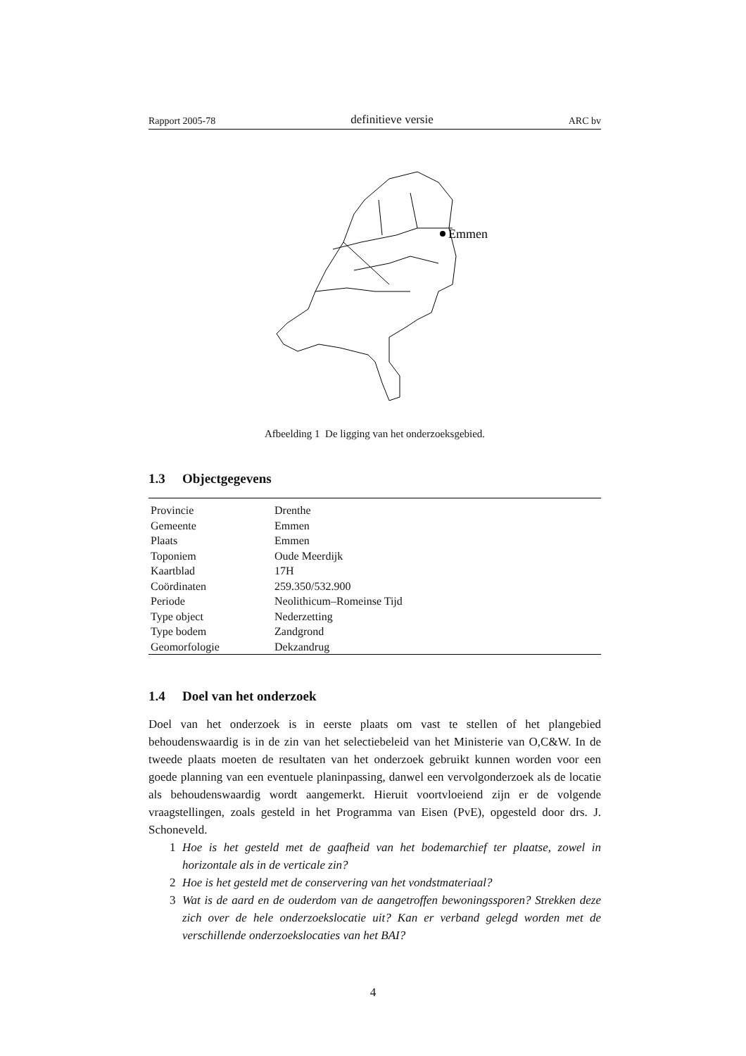Rapport 2005-78 definitieve versie ARC bv
Emmen
Afbeelding 1 De ligging van het onderzoeksgebied.
1.3 Objectgegevens
| Provincie | Drenthe |
| Gemeente | Emmen |
| Plaats | Emmen |
| Toponiem | Oude Meerdijk |
| Kaartblad | 17H |
| Coördinaten | 259.350/532.900 |
| Periode | Neolithicum–Romeinse Tijd |
| Type object | Nederzetting |
| Type bodem | Zandgrond |
| Geomorfologie | Dekzandrug |
1.4 Doel van het onderzoek
Doel van het onderzoek is in eerste plaats om vast te stellen of het plangebied behoudenswaardig is in de zin van het selectiebeleid van het Ministerie van O,C&W. In de tweede plaats moeten de resultaten van het onderzoek gebruikt kunnen worden voor een goede planning van een eventuele planinpassing, danwel een vervolgonderzoek als de locatie als behoudenswaardig wordt aangemerkt. Hieruit voortvloeiend zijn er de volgende vraagstellingen, zoals gesteld in het Programma van Eisen (PvE), opgesteld door drs. J. Schoneveld.
1 Hoe is het gesteld met de gaafheid van het bodemarchief ter plaatse, zowel in horizontale als in de verticale zin?
2 Hoe is het gesteld met de conservering van het vondstmateriaal?
3 Wat is de aard en de ouderdom van de aangetroffen bewoningssporen? Strekken deze zich over de hele onderzoekslocatie uit? Kan er verband gelegd worden met de verschillende onderzoekslocaties van het BAI?
4